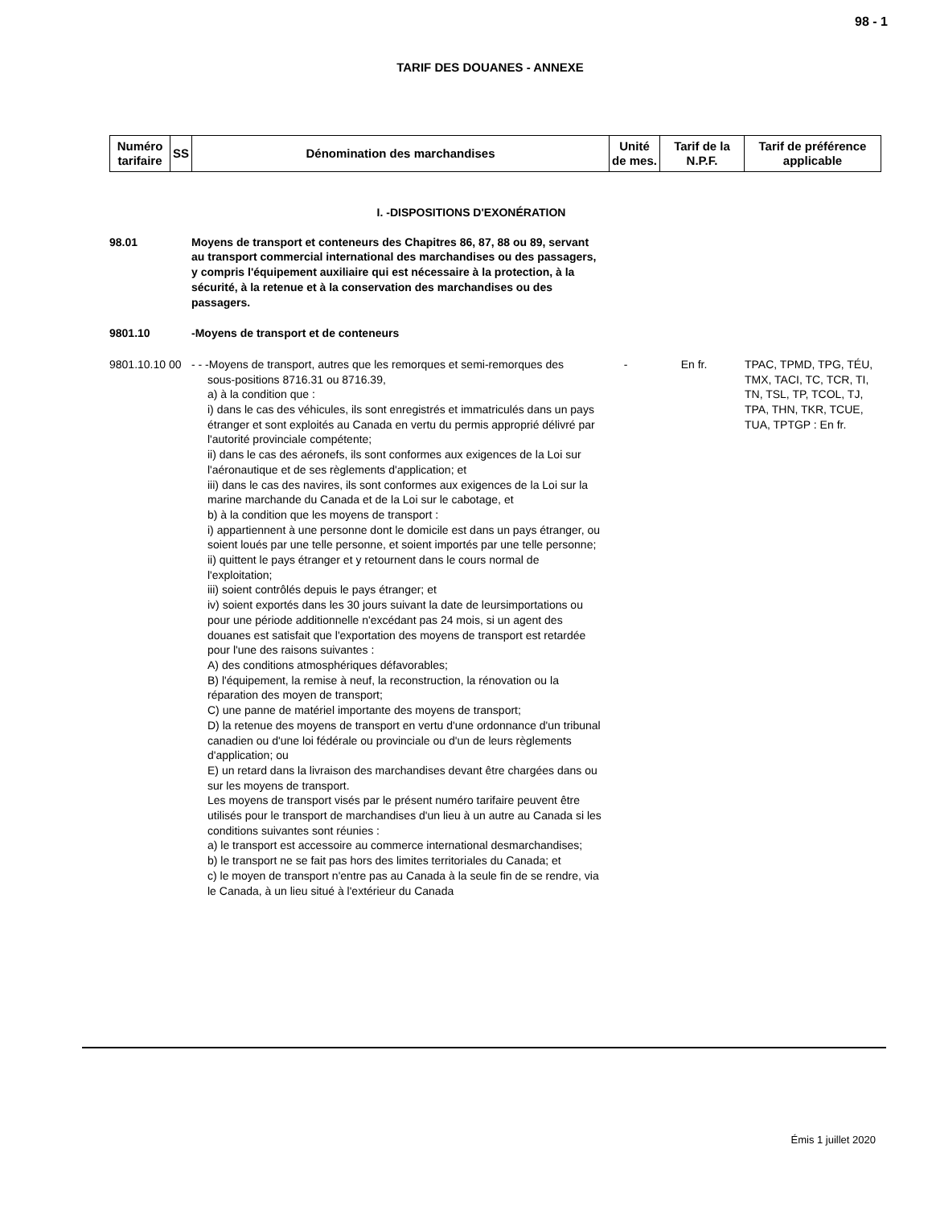98 - 1
TARIF DES DOUANES - ANNEXE
| Numéro tarifaire | SS | Dénomination des marchandises | Unité de mes. | Tarif de la N.P.F. | Tarif de préférence applicable |
| --- | --- | --- | --- | --- | --- |
I. -DISPOSITIONS D'EXONÉRATION
98.01 Moyens de transport et conteneurs des Chapitres 86, 87, 88 ou 89, servant au transport commercial international des marchandises ou des passagers, y compris l'équipement auxiliaire qui est nécessaire à la protection, à la sécurité, à la retenue et à la conservation des marchandises ou des passagers.
9801.10 -Moyens de transport et de conteneurs
9801.10.10 00
- - -Moyens de transport, autres que les remorques et semi-remorques des
sous-positions 8716.31 ou 8716.39,
a) à la condition que :
i) dans le cas des véhicules, ils sont enregistrés et immatriculés dans un pays étranger et sont exploités au Canada en vertu du permis approprié délivré par l'autorité provinciale compétente;
ii) dans le cas des aéronefs, ils sont conformes aux exigences de la Loi sur l'aéronautique et de ses règlements d'application; et
iii) dans le cas des navires, ils sont conformes aux exigences de la Loi sur la marine marchande du Canada et de la Loi sur le cabotage, et
b) à la condition que les moyens de transport :
i) appartiennent à une personne dont le domicile est dans un pays étranger, ou soient loués par une telle personne, et soient importés par une telle personne;
ii) quittent le pays étranger et y retournent dans le cours normal de l'exploitation;
iii) soient contrôlés depuis le pays étranger; et
iv) soient exportés dans les 30 jours suivant la date de leursimportations ou pour une période additionnelle n'excédant pas 24 mois, si un agent des douanes est satisfait que l'exportation des moyens de transport est retardée pour l'une des raisons suivantes :
A) des conditions atmosphériques défavorables;
B) l'équipement, la remise à neuf, la reconstruction, la rénovation ou la réparation des moyen de transport;
C) une panne de matériel importante des moyens de transport;
D) la retenue des moyens de transport en vertu d'une ordonnance d'un tribunal canadien ou d'une loi fédérale ou provinciale ou d'un de leurs règlements d'application; ou
E) un retard dans la livraison des marchandises devant être chargées dans ou sur les moyens de transport.
Les moyens de transport visés par le présent numéro tarifaire peuvent être utilisés pour le transport de marchandises d'un lieu à un autre au Canada si les conditions suivantes sont réunies :
a) le transport est accessoire au commerce international desmarchandises;
b) le transport ne se fait pas hors des limites territoriales du Canada; et
c) le moyen de transport n'entre pas au Canada à la seule fin de se rendre, via le Canada, à un lieu situé à l'extérieur du Canada
- En fr. TPAC, TPMD, TPG, TÉU, TMX, TACI, TC, TCR, TI, TN, TSL, TP, TCOL, TJ, TPA, THN, TKR, TCUE, TUA, TPTGP : En fr.
Émis 1 juillet 2020